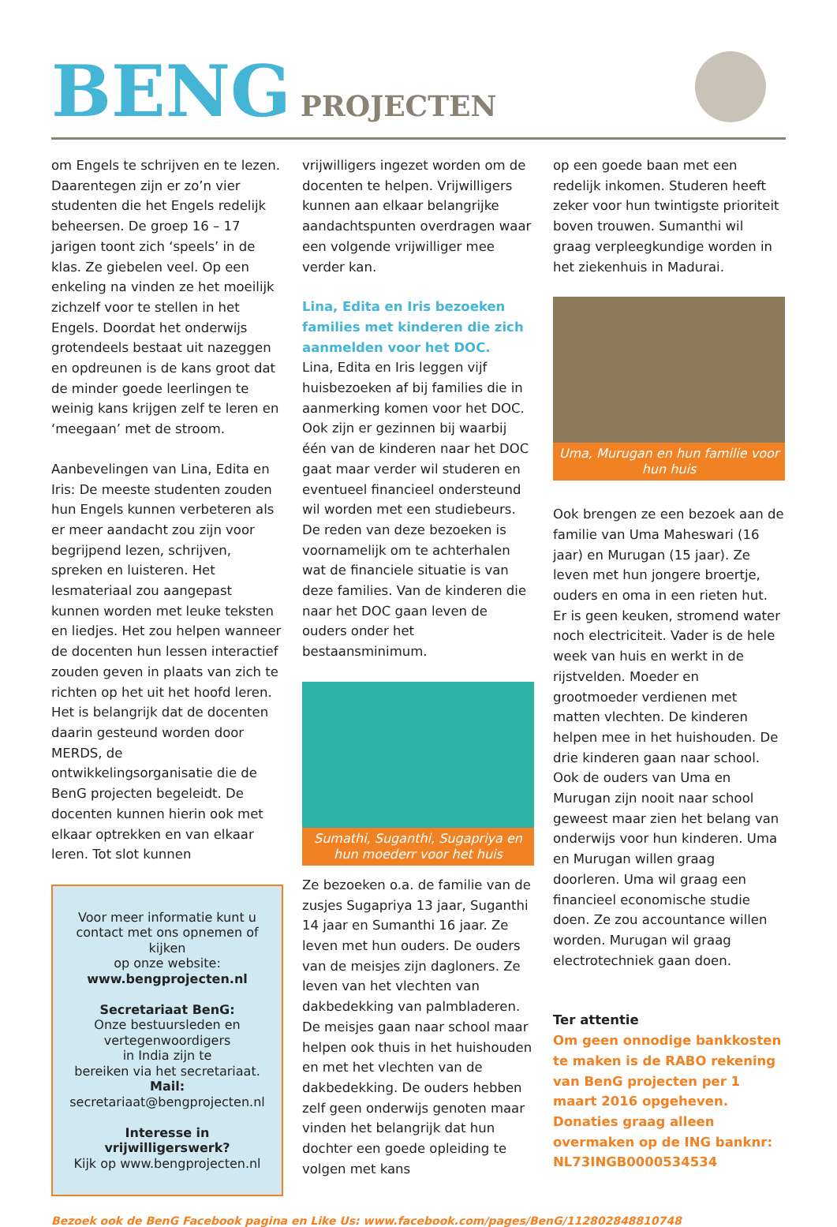BENG PROJECTEN
om Engels te schrijven en te lezen. Daarentegen zijn er zo’n vier studenten die het Engels redelijk beheersen. De groep 16 – 17 jarigen toont zich ‘speels’ in de klas. Ze giebelen veel. Op een enkeling na vinden ze het moeilijk zichzelf voor te stellen in het Engels. Doordat het onderwijs grotendeels bestaat uit nazeggen en opdreunen is de kans groot dat de minder goede leerlingen te weinig kans krijgen zelf te leren en ‘meegaan’ met de stroom.
Aanbevelingen van Lina, Edita en Iris: De meeste studenten zouden hun Engels kunnen verbeteren als er meer aandacht zou zijn voor begrijpend lezen, schrijven, spreken en luisteren. Het lesmateriaal zou aangepast kunnen worden met leuke teksten en liedjes. Het zou helpen wanneer de docenten hun lessen interactief zouden geven in plaats van zich te richten op het uit het hoofd leren. Het is belangrijk dat de docenten daarin gesteund worden door MERDS, de ontwikkelingsorganisatie die de BenG projecten begeleidt. De docenten kunnen hierin ook met elkaar optrekken en van elkaar leren. Tot slot kunnen
Voor meer informatie kunt u contact met ons opnemen of kijken
op onze website:
www.bengprojecten.nl
Secretariaat BenG:
Onze bestuursleden en vertegenwoordigers
in India zijn te
bereiken via het secretariaat.
Mail:
secretariaat@bengprojecten.nl
Interesse in vrijwilligerswerk?
Kijk op www.bengprojecten.nl
vrijwilligers ingezet worden om de docenten te helpen. Vrijwilligers kunnen aan elkaar belangrijke aandachtspunten overdragen waar een volgende vrijwilliger mee verder kan.
Lina, Edita en Iris bezoeken families met kinderen die zich aanmelden voor het DOC.
Lina, Edita en Iris leggen vijf huisbezoeken af bij families die in aanmerking komen voor het DOC. Ook zijn er gezinnen bij waarbij één van de kinderen naar het DOC gaat maar verder wil studeren en eventueel financieel ondersteund wil worden met een studiebeurs. De reden van deze bezoeken is voornamelijk om te achterhalen wat de financiele situatie is van deze families. Van de kinderen die naar het DOC gaan leven de ouders onder het bestaansminimum.
Sumathi, Suganthi, Sugapriya en hun moederr voor het huis
Ze bezoeken o.a. de familie van de zusjes Sugapriya 13 jaar, Suganthi 14 jaar en Sumanthi 16 jaar. Ze leven met hun ouders. De ouders van de meisjes zijn dagloners. Ze leven van het vlechten van dakbedekking van palmbladeren. De meisjes gaan naar school maar helpen ook thuis in het huishouden en met het vlechten van de dakbedekking. De ouders hebben zelf geen onderwijs genoten maar vinden het belangrijk dat hun dochter een goede opleiding te volgen met kans
op een goede baan met een redelijk inkomen. Studeren heeft zeker voor hun twintigste prioriteit boven trouwen. Sumanthi wil graag verpleegkundige worden in het ziekenhuis in Madurai.
Uma, Murugan en hun familie voor hun huis
Ook brengen ze een bezoek aan de familie van Uma Maheswari (16 jaar) en Murugan (15 jaar). Ze leven met hun jongere broertje, ouders en oma in een rieten hut. Er is geen keuken, stromend water noch electriciteit. Vader is de hele week van huis en werkt in de rijstvelden. Moeder en grootmoeder verdienen met matten vlechten. De kinderen helpen mee in het huishouden. De drie kinderen gaan naar school. Ook de ouders van Uma en Murugan zijn nooit naar school geweest maar zien het belang van onderwijs voor hun kinderen. Uma en Murugan willen graag doorleren. Uma wil graag een financieel economische studie doen. Ze zou accountance willen worden. Murugan wil graag electrotechniek gaan doen.
Ter attentie
Om geen onnodige bankkosten te maken is de RABO rekening van BenG projecten per 1 maart 2016 opgeheven.
Donaties graag alleen overmaken op de ING banknr: NL73INGB0000534534
Bezoek ook de BenG Facebook pagina en Like Us: www.facebook.com/pages/BenG/112802848810748